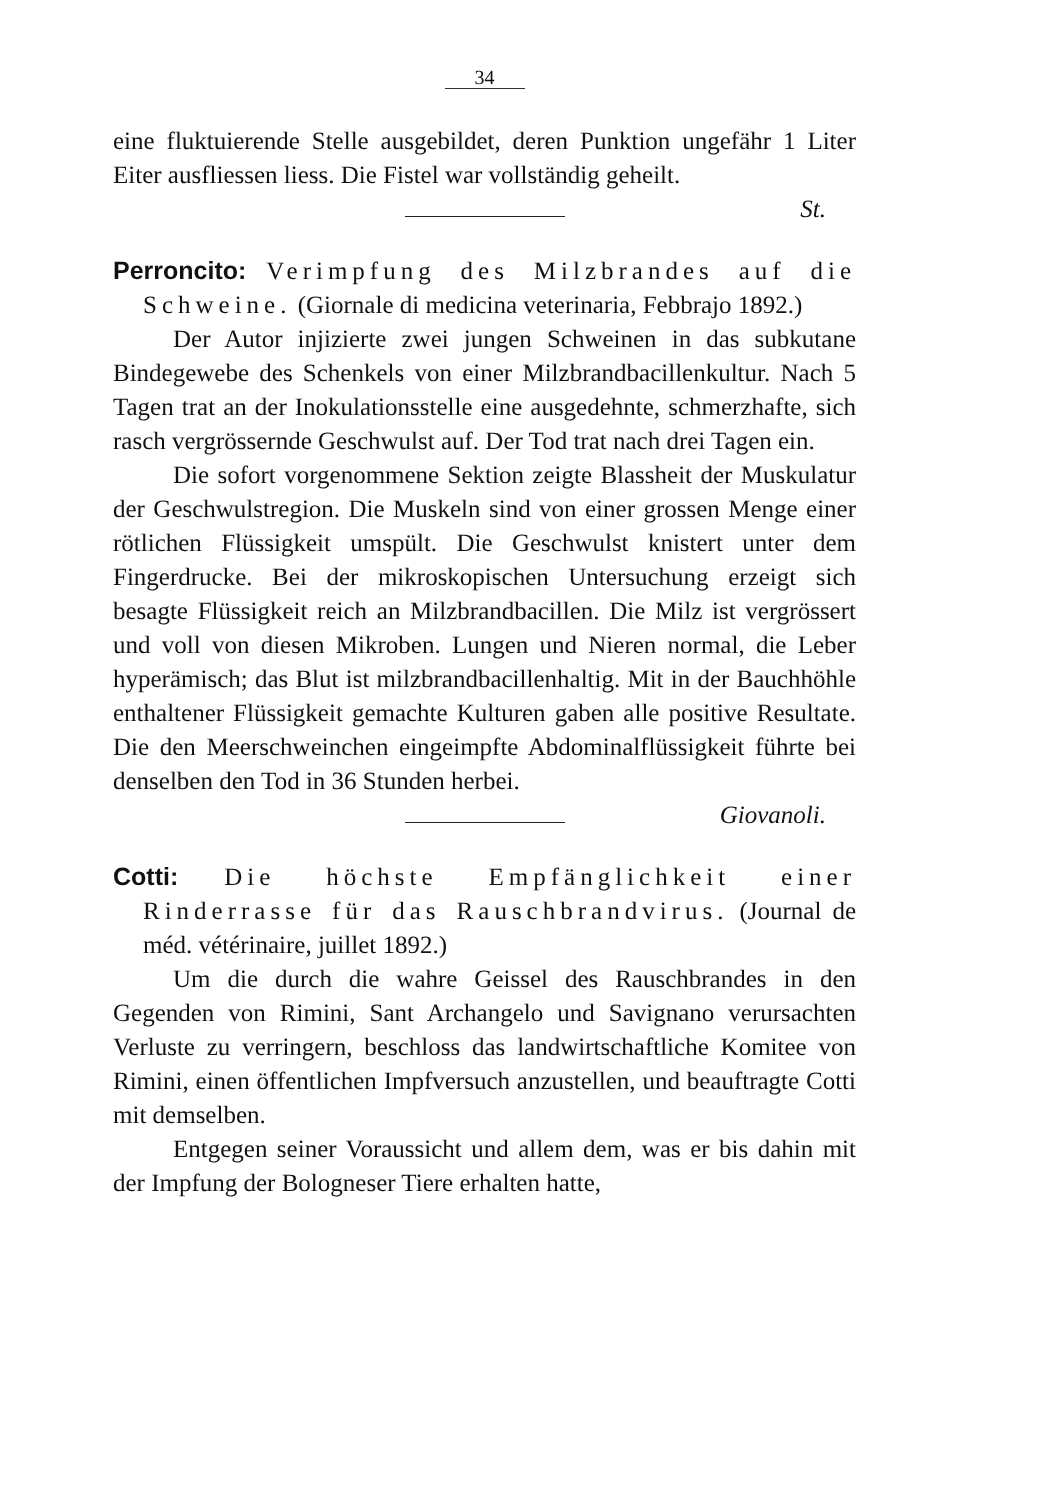34
eine fluktuierende Stelle ausgebildet, deren Punktion ungefähr 1 Liter Eiter ausfliessen liess. Die Fistel war vollständig geheilt.
St.
Perroncito: Verimpfung des Milzbrandes auf die Schweine. (Giornale di medicina veterinaria, Febbrajo 1892.)
Der Autor injizierte zwei jungen Schweinen in das subkutane Bindegewebe des Schenkels von einer Milzbrandbacillenkultur. Nach 5 Tagen trat an der Inokulationsstelle eine ausgedehnte, schmerzhafte, sich rasch vergrössernde Geschwulst auf. Der Tod trat nach drei Tagen ein.
Die sofort vorgenommene Sektion zeigte Blassheit der Muskulatur der Geschwulstregion. Die Muskeln sind von einer grossen Menge einer rötlichen Flüssigkeit umspült. Die Geschwulst knistert unter dem Fingerdrucke. Bei der mikroskopischen Untersuchung erzeigt sich besagte Flüssigkeit reich an Milzbrandbacillen. Die Milz ist vergrössert und voll von diesen Mikroben. Lungen und Nieren normal, die Leber hyperämisch; das Blut ist milzbrandbacillenhaltig. Mit in der Bauchhöhle enthaltener Flüssigkeit gemachte Kulturen gaben alle positive Resultate. Die den Meerschweinchen eingeimpfte Abdominalflüssigkeit führte bei denselben den Tod in 36 Stunden herbei.
Giovanoli.
Cotti: Die höchste Empfänglichkeit einer Rinderrasse für das Rauschbrandvirus. (Journal de méd. vétérinaire, juillet 1892.)
Um die durch die wahre Geissel des Rauschbrandes in den Gegenden von Rimini, Sant Archangelo und Savignano verursachten Verluste zu verringern, beschloss das landwirtschaftliche Komitee von Rimini, einen öffentlichen Impfversuch anzustellen, und beauftragte Cotti mit demselben.
Entgegen seiner Voraussicht und allem dem, was er bis dahin mit der Impfung der Bologneser Tiere erhalten hatte,